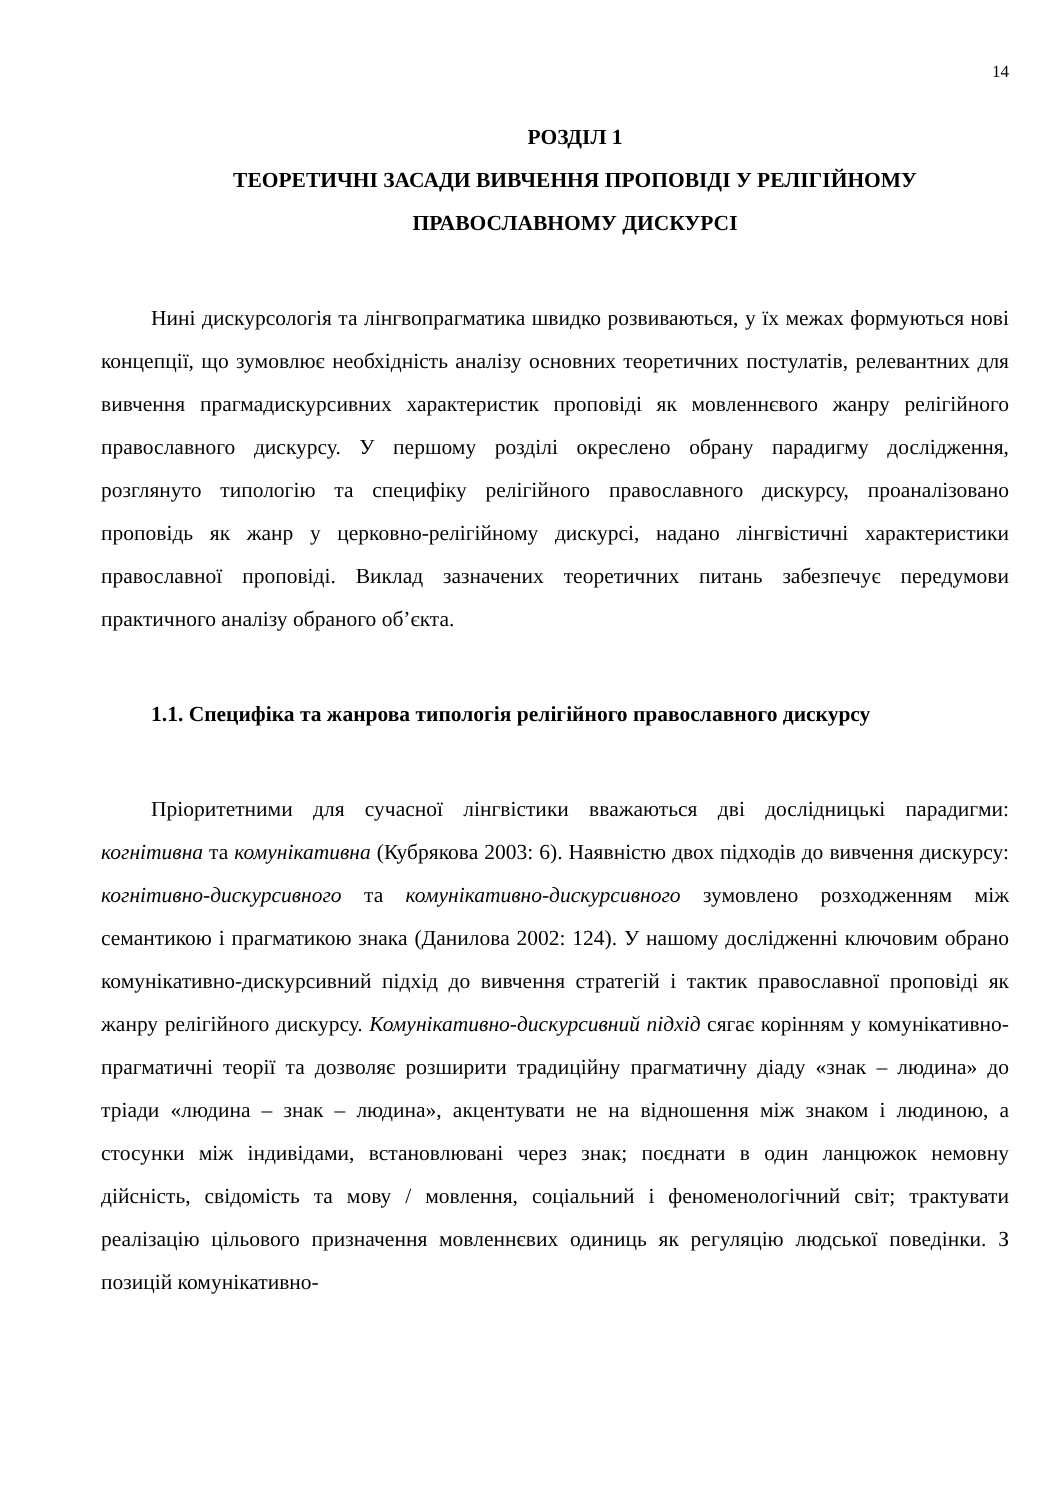14
РОЗДІЛ 1
ТЕОРЕТИЧНІ ЗАСАДИ ВИВЧЕННЯ ПРОПОВІДІ У РЕЛІГІЙНОМУ ПРАВОСЛАВНОМУ ДИСКУРСІ
Нині дискурсологія та лінгвопрагматика швидко розвиваються, у їх межах формуються нові концепції, що зумовлює необхідність аналізу основних теоретичних постулатів, релевантних для вивчення прагмадискурсивних характеристик проповіді як мовленнєвого жанру релігійного православного дискурсу. У першому розділі окреслено обрану парадигму дослідження, розглянуто типологію та специфіку релігійного православного дискурсу, проаналізовано проповідь як жанр у церковно-релігійному дискурсі, надано лінгвістичні характеристики православної проповіді. Виклад зазначених теоретичних питань забезпечує передумови практичного аналізу обраного об’єкта.
1.1. Специфіка та жанрова типологія релігійного православного дискурсу
Пріоритетними для сучасної лінгвістики вважаються дві дослідницькі парадигми: когнітивна та комунікативна (Кубрякова 2003: 6). Наявністю двох підходів до вивчення дискурсу: когнітивно-дискурсивного та комунікативно-дискурсивного зумовлено розходженням між семантикою і прагматикою знака (Данилова 2002: 124). У нашому дослідженні ключовим обрано комунікативно-дискурсивний підхід до вивчення стратегій і тактик православної проповіді як жанру релігійного дискурсу. Комунікативно-дискурсивний підхід сягає корінням у комунікативно-прагматичні теорії та дозволяє розширити традиційну прагматичну діаду «знак – людина» до тріади «людина – знак – людина», акцентувати не на відношення між знаком і людиною, а стосунки між індивідами, встановлювані через знак; поєднати в один ланцюжок немовну дійсність, свідомість та мову / мовлення, соціальний і феноменологічний світ; трактувати реалізацію цільового призначення мовленнєвих одиниць як регуляцію людської поведінки. З позицій комунікативно-